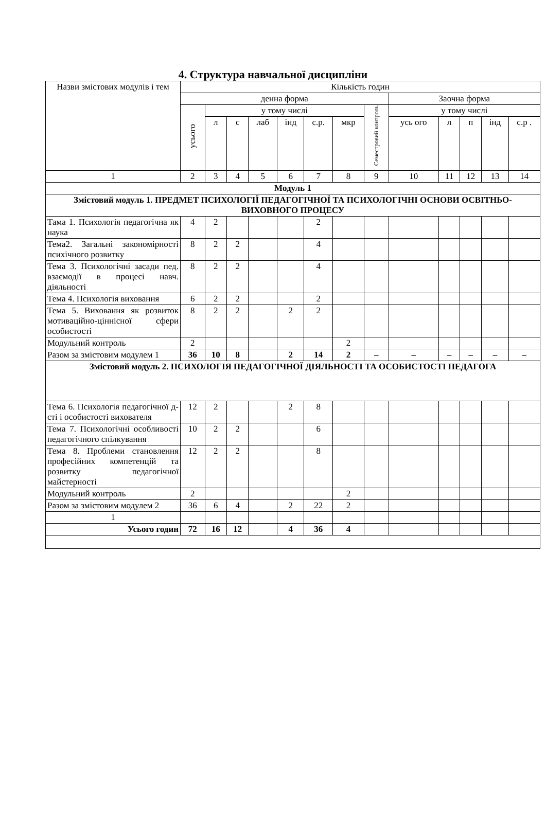4. Структура навчальної дисципліни
| Назви змістових модулів і тем | Кількість годин | | | | | | | | | | | | |
| --- | --- | --- | --- | --- | --- | --- | --- | --- | --- | --- | --- | --- | --- |
| | денна форма | | | | | | | | Заочна форма | | | | |
| | усього | у тому числі | | | | | | Семестровий контроль | у тому числі | | | | |
| | | л | с | лаб | інд | с.р. | мкр | | усь ого | л | п | інд | с.р . |
| 1 | 2 | 3 | 4 | 5 | 6 | 7 | 8 | 9 | 10 | 11 | 12 | 13 | 14 |
| Модуль 1 | | | | | | | | | | | | | |
| Змістовий модуль 1. ПРЕДМЕТ ПСИХОЛОГІЇ ПЕДАГОГІЧНОЇ ТА ПСИХОЛОГІЧНІ ОСНОВИ ОСВІТНЬО-ВИХОВНОГО ПРОЦЕСУ | | | | | | | | | | | | | |
| Тама 1. Психологія педагогічна як наука | 4 | 2 | | | | 2 | | | | | | | |
| Тема2. Загальні закономірності психічного розвитку | 8 | 2 | 2 | | | 4 | | | | | | | |
| Тема 3. Психологічні засади пед. взаємодії в процесі навч. діяльності | 8 | 2 | 2 | | | 4 | | | | | | | |
| Тема 4. Психологія виховання | 6 | 2 | 2 | | | 2 | | | | | | | |
| Тема 5. Виховання як розвиток мотиваційно-ціннісної сфери особистості | 8 | 2 | 2 | | 2 | 2 | | | | | | | |
| Модульний контроль | 2 | | | | | | 2 | | | | | | |
| Разом за змістовим модулем 1 | 36 | 10 | 8 | | 2 | 14 | 2 | – | – | – | – | – | – |
| Змістовий модуль 2. ПСИХОЛОГІЯ ПЕДАГОГІЧНОЇ ДІЯЛЬНОСТІ ТА ОСОБИСТОСТІ ПЕДАГОГА | | | | | | | | | | | | | |
| Тема 6. Психологія педагогічної д-сті і особистості вихователя | 12 | 2 | | | 2 | 8 | | | | | | | |
| Тема 7. Психологічні особливості педагогічного спілкування | 10 | 2 | 2 | | | 6 | | | | | | | |
| Тема 8. Проблеми становлення професійних компетенцій та розвитку педагогічної майстерності | 12 | 2 | 2 | | | 8 | | | | | | | |
| Модульний контроль | 2 | | | | | | 2 | | | | | | |
| Разом за змістовим модулем 2 | 36 | 6 | 4 | | 2 | 22 | 2 | | | | | | |
| 1 | | | | | | | | | | | | | |
| Усього годин | 72 | 16 | 12 | | 4 | 36 | 4 | | | | | | |